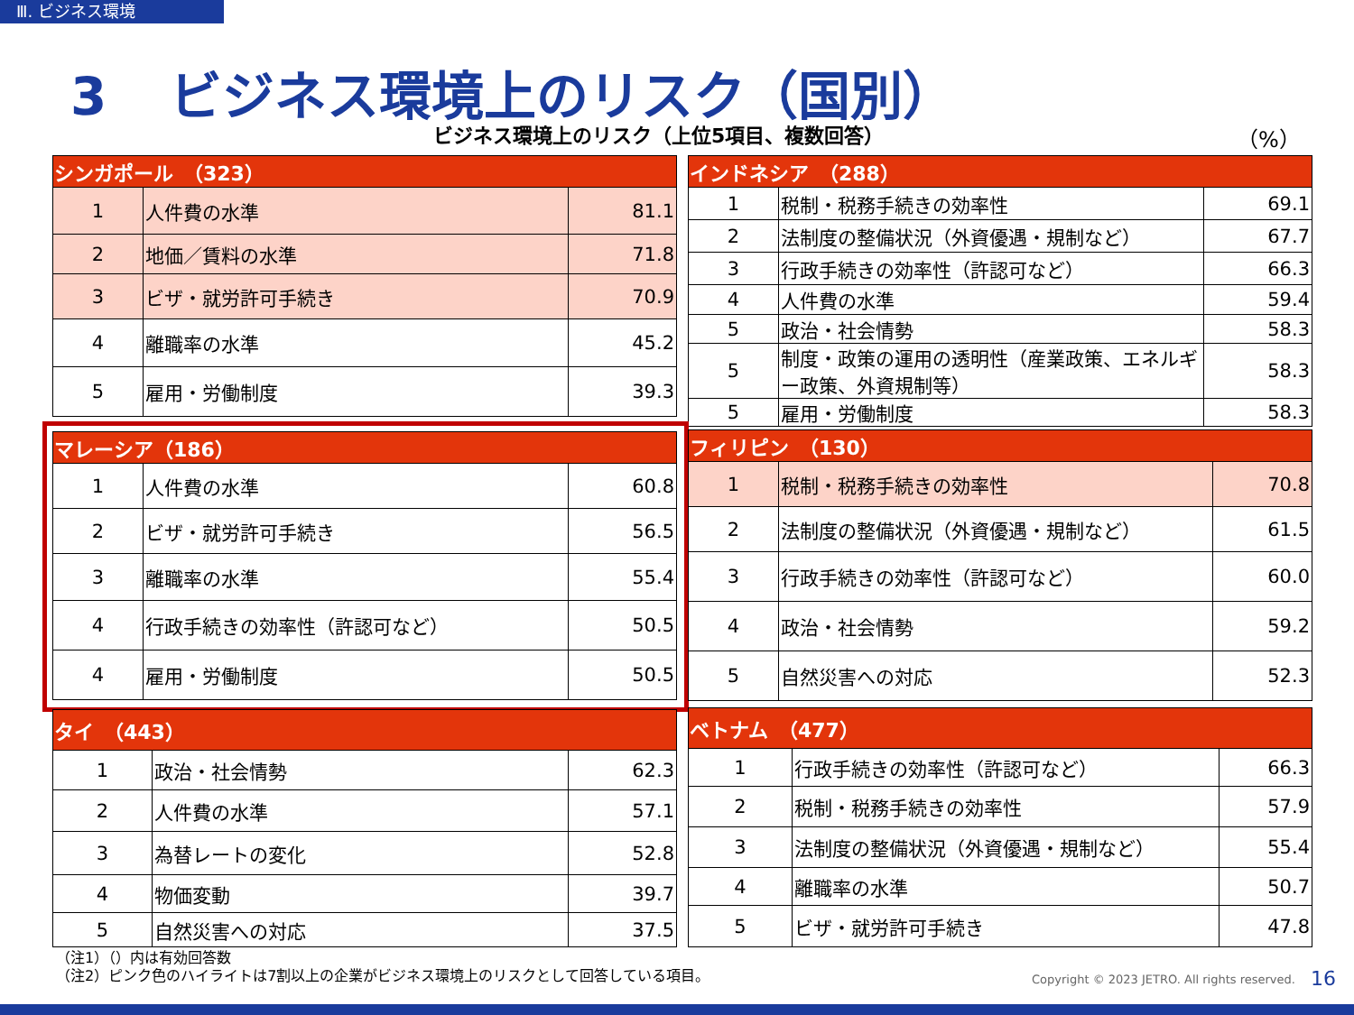Ⅲ. ビジネス環境
3 ビジネス環境上のリスク（国別）
ビジネス環境上のリスク（上位5項目、複数回答）
（%）
| シンガポール （323） | | |
| --- | --- | --- |
| 1 | 人件費の水準 | 81.1 |
| 2 | 地価／賃料の水準 | 71.8 |
| 3 | ビザ・就労許可手続き | 70.9 |
| 4 | 離職率の水準 | 45.2 |
| 5 | 雇用・労働制度 | 39.3 |
| インドネシア （288） | | |
| --- | --- | --- |
| 1 | 税制・税務手続きの効率性 | 69.1 |
| 2 | 法制度の整備状況（外資優遇・規制など） | 67.7 |
| 3 | 行政手続きの効率性（許認可など） | 66.3 |
| 4 | 人件費の水準 | 59.4 |
| 5 | 政治・社会情勢 | 58.3 |
| 5 | 制度・政策の運用の透明性（産業政策、エネルギー政策、外資規制等） | 58.3 |
| 5 | 雇用・労働制度 | 58.3 |
| マレーシア（186） | | |
| --- | --- | --- |
| 1 | 人件費の水準 | 60.8 |
| 2 | ビザ・就労許可手続き | 56.5 |
| 3 | 離職率の水準 | 55.4 |
| 4 | 行政手続きの効率性（許認可など） | 50.5 |
| 4 | 雇用・労働制度 | 50.5 |
| フィリピン （130） | | |
| --- | --- | --- |
| 1 | 税制・税務手続きの効率性 | 70.8 |
| 2 | 法制度の整備状況（外資優遇・規制など） | 61.5 |
| 3 | 行政手続きの効率性（許認可など） | 60.0 |
| 4 | 政治・社会情勢 | 59.2 |
| 5 | 自然災害への対応 | 52.3 |
| タイ （443） | | |
| --- | --- | --- |
| 1 | 政治・社会情勢 | 62.3 |
| 2 | 人件費の水準 | 57.1 |
| 3 | 為替レートの変化 | 52.8 |
| 4 | 物価変動 | 39.7 |
| 5 | 自然災害への対応 | 37.5 |
| ベトナム （477） | | |
| --- | --- | --- |
| 1 | 行政手続きの効率性（許認可など） | 66.3 |
| 2 | 税制・税務手続きの効率性 | 57.9 |
| 3 | 法制度の整備状況（外資優遇・規制など） | 55.4 |
| 4 | 離職率の水準 | 50.7 |
| 5 | ビザ・就労許可手続き | 47.8 |
（注1）（）内は有効回答数
（注2）ピンク色のハイライトは7割以上の企業がビジネス環境上のリスクとして回答している項目。
Copyright © 2023 JETRO. All rights reserved.
16